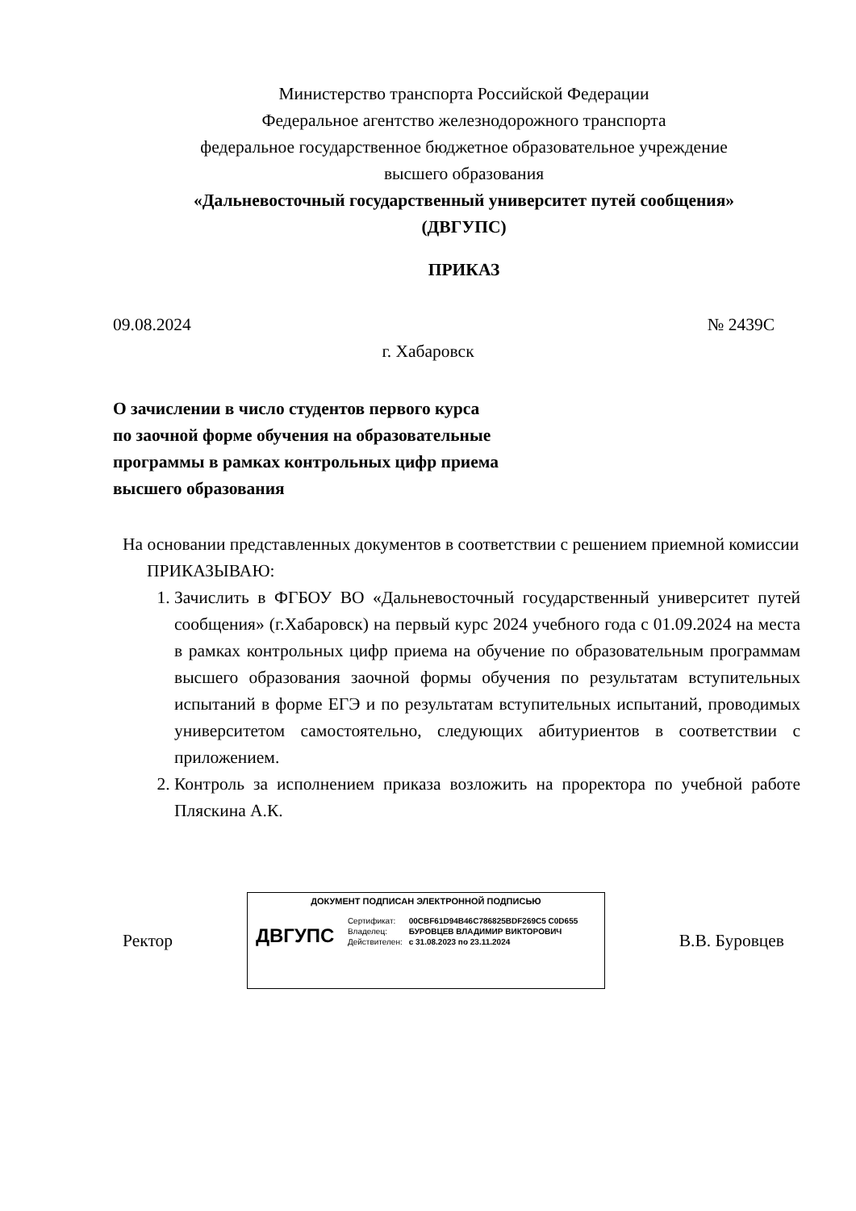Министерство транспорта Российской Федерации
Федеральное агентство железнодорожного транспорта
федеральное государственное бюджетное образовательное учреждение
высшего образования
«Дальневосточный государственный университет путей сообщения»
(ДВГУПС)
ПРИКАЗ
09.08.2024 № 2439С
г. Хабаровск
О зачислении в число студентов первого курса по заочной форме обучения на образовательные программы в рамках контрольных цифр приема высшего образования
На основании представленных документов в соответствии с решением приемной комиссии
ПРИКАЗЫВАЮ:
1. Зачислить в ФГБОУ ВО «Дальневосточный государственный университет путей сообщения» (г.Хабаровск) на первый курс 2024 учебного года с 01.09.2024 на места в рамках контрольных цифр приема на обучение по образовательным программам высшего образования заочной формы обучения по результатам вступительных испытаний в форме ЕГЭ и по результатам вступительных испытаний, проводимых университетом самостоятельно, следующих абитуриентов в соответствии с приложением.
2. Контроль за исполнением приказа возложить на проректора по учебной работе Пляскина А.К.
Ректор
ДОКУМЕНТ ПОДПИСАН ЭЛЕКТРОННОЙ ПОДПИСЬЮ
ДВГУПС
| Сертификат: | 00CBF61D94B46C786825BDF269C5 C0D655 |
| Владелец: | БУРОВЦЕВ ВЛАДИМИР ВИКТОРОВИЧ |
| Действителен: | с 31.08.2023 по 23.11.2024 |
В.В. Буровцев